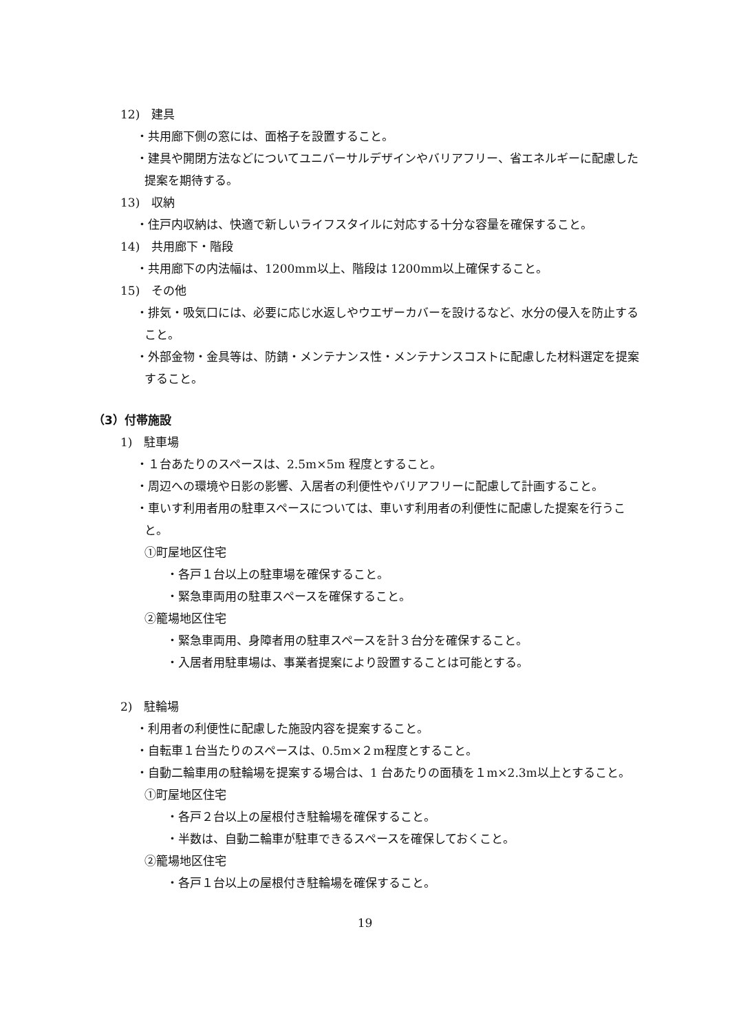12)　建具
・共用廊下側の窓には、面格子を設置すること。
・建具や開閉方法などについてユニバーサルデザインやバリアフリー、省エネルギーに配慮した提案を期待する。
13)　収納
・住戸内収納は、快適で新しいライフスタイルに対応する十分な容量を確保すること。
14)　共用廊下・階段
・共用廊下の内法幅は、1200mm以上、階段は 1200mm以上確保すること。
15)　その他
・排気・吸気口には、必要に応じ水返しやウエザーカバーを設けるなど、水分の侵入を防止すること。
・外部金物・金具等は、防錆・メンテナンス性・メンテナンスコストに配慮した材料選定を提案すること。
（3）付帯施設
1)　駐車場
・１台あたりのスペースは、2.5m×5m 程度とすること。
・周辺への環境や日影の影響、入居者の利便性やバリアフリーに配慮して計画すること。
・車いす利用者用の駐車スペースについては、車いす利用者の利便性に配慮した提案を行うこと。
①町屋地区住宅
・各戸１台以上の駐車場を確保すること。
・緊急車両用の駐車スペースを確保すること。
②籠場地区住宅
・緊急車両用、身障者用の駐車スペースを計３台分を確保すること。
・入居者用駐車場は、事業者提案により設置することは可能とする。
2)　駐輪場
・利用者の利便性に配慮した施設内容を提案すること。
・自転車１台当たりのスペースは、0.5m×２m程度とすること。
・自動二輪車用の駐輪場を提案する場合は、1 台あたりの面積を１m×2.3m以上とすること。
①町屋地区住宅
・各戸２台以上の屋根付き駐輪場を確保すること。
・半数は、自動二輪車が駐車できるスペースを確保しておくこと。
②籠場地区住宅
・各戸１台以上の屋根付き駐輪場を確保すること。
19